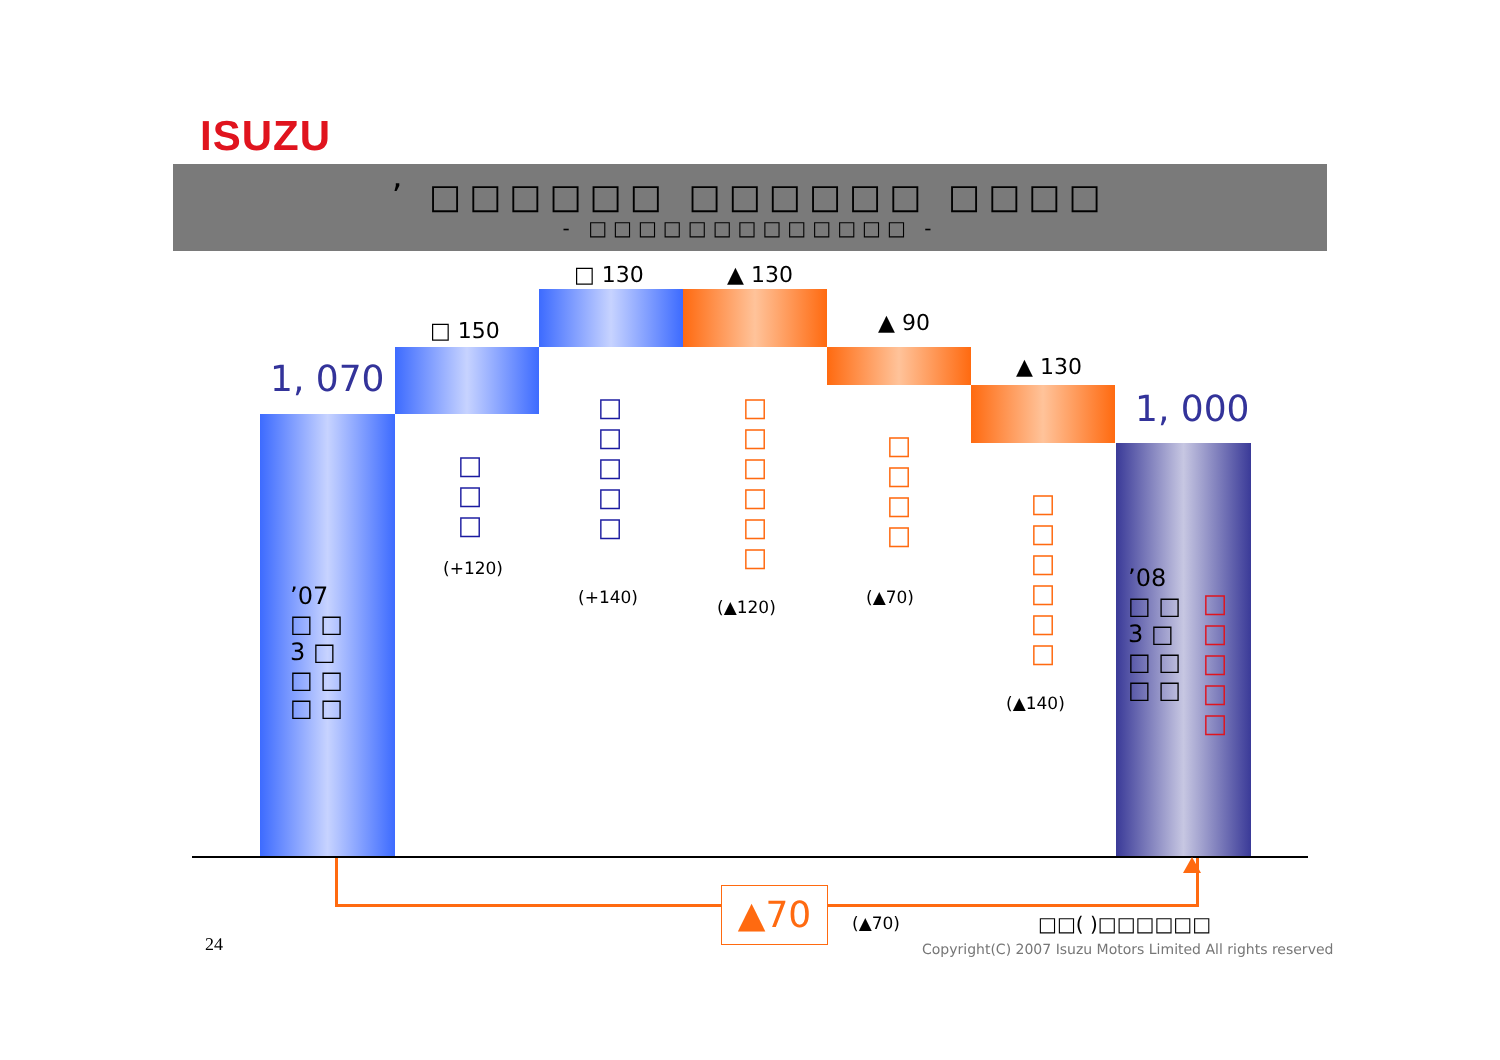ISUZU
’ □□□□□□ □□□□□□ □□□□
- □□□□□□□□□□□□□ -
1, 070
□ 150
□ 130 ▲ 130
▲ 90
▲ 130
1, 000
’07
□ □
3 □
□ □
□ □
□□□
(+120)
□□□□□
(+140)
□□□□□□
(▲120)
□□□□
(▲70)
□□□□□□
(▲140)
’08
□ □
3 □
□ □
□ □
□□□□□
▲70 (▲70) □□( )□□□□□□
24 Copyright(C) 2007 Isuzu Motors Limited All rights reserved